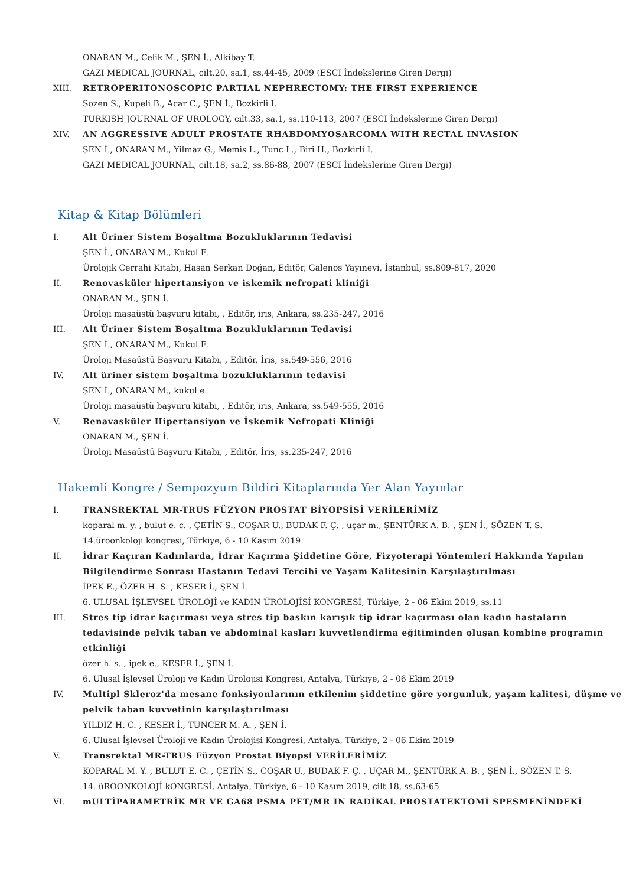ONARAN M., Celik M., ŞEN İ., Alkibay T.
GAZI MEDICAL JOURNAL, cilt.20, sa.1, ss.44-45, 2009 (ESCI İndekslerine Giren Dergi)
XIII. RETROPERITONOSCOPIC PARTIAL NEPHRECTOMY: THE FIRST EXPERIENCE
Sozen S., Kupeli B., Acar C., ŞEN İ., Bozkirli I.
TURKISH JOURNAL OF UROLOGY, cilt.33, sa.1, ss.110-113, 2007 (ESCI İndekslerine Giren Dergi)
XIV. AN AGGRESSIVE ADULT PROSTATE RHABDOMYOSARCOMA WITH RECTAL INVASION
ŞEN İ., ONARAN M., Yilmaz G., Memis L., Tunc L., Biri H., Bozkirli I.
GAZI MEDICAL JOURNAL, cilt.18, sa.2, ss.86-88, 2007 (ESCI İndekslerine Giren Dergi)
Kitap & Kitap Bölümleri
I. Alt Üriner Sistem Boşaltma Bozukluklarının Tedavisi
ŞEN İ., ONARAN M., Kukul E.
Ürolojik Cerrahi Kitabı, Hasan Serkan Doğan, Editör, Galenos Yayınevi, İstanbul, ss.809-817, 2020
II. Renovasküler hipertansiyon ve iskemik nefropati kliniği
ONARAN M., ŞEN İ.
Üroloji masaüstü başvuru kitabı, , Editör, iris, Ankara, ss.235-247, 2016
III. Alt Üriner Sistem Boşaltma Bozukluklarının Tedavisi
ŞEN İ., ONARAN M., Kukul E.
Üroloji Masaüstü Başvuru Kitabı, , Editör, İris, ss.549-556, 2016
IV. Alt üriner sistem boşaltma bozukluklarının tedavisi
ŞEN İ., ONARAN M., kukul e.
Üroloji masaüstü başvuru kitabı, , Editör, iris, Ankara, ss.549-555, 2016
V. Renavasküler Hipertansiyon ve İskemik Nefropati Kliniği
ONARAN M., ŞEN İ.
Üroloji Masaüstü Başvuru Kitabı, , Editör, İris, ss.235-247, 2016
Hakemli Kongre / Sempozyum Bildiri Kitaplarında Yer Alan Yayınlar
I. TRANSREKTAL MR-TRUS FÜZYON PROSTAT BİYOPSİSİ VERİLERİMİZ
koparal m. y. , bulut e. c. , ÇETİN S., COŞAR U., BUDAK F. Ç. , uçar m., ŞENTÜRK A. B. , ŞEN İ., SÖZEN T. S.
14.üroonkoloji kongresi, Türkiye, 6 - 10 Kasım 2019
II. İdrar Kaçıran Kadınlarda, İdrar Kaçırma Şiddetine Göre, Fizyoterapi Yöntemleri Hakkında Yapılan Bilgilendirme Sonrası Hastanın Tedavi Tercihi ve Yaşam Kalitesinin Karşılaştırılması
İPEK E., ÖZER H. S. , KESER İ., ŞEN İ.
6. ULUSAL İŞLEVSEL ÜROLOJİ ve KADIN ÜROLOJİSİ KONGRESİ, Türkiye, 2 - 06 Ekim 2019, ss.11
III. Stres tip idrar kaçırması veya stres tip baskın karışık tip idrar kaçırması olan kadın hastaların tedavisinde pelvik taban ve abdominal kasları kuvvetlendirma eğitiminden oluşan kombine programın etkinliği
özer h. s. , ipek e., KESER İ., ŞEN İ.
6. Ulusal İşlevsel Üroloji ve Kadın Ürolojisi Kongresi, Antalya, Türkiye, 2 - 06 Ekim 2019
IV. Multipl Skleroz'da mesane fonksiyonlarının etkilenim şiddetine göre yorgunluk, yaşam kalitesi, düşme ve pelvik taban kuvvetinin karşılaştırılması
YILDIZ H. C. , KESER İ., TUNCER M. A. , ŞEN İ.
6. Ulusal İşlevsel Üroloji ve Kadın Ürolojisi Kongresi, Antalya, Türkiye, 2 - 06 Ekim 2019
V. Transrektal MR-TRUS Füzyon Prostat Biyopsi VERİLERİMİZ
KOPARAL M. Y. , BULUT E. C. , ÇETİN S., COŞAR U., BUDAK F. Ç. , UÇAR M., ŞENTÜRK A. B. , ŞEN İ., SÖZEN T. S.
14. üROONKOLOJİ kONGRESİ, Antalya, Türkiye, 6 - 10 Kasım 2019, cilt.18, ss.63-65
VI. mULTİPARAMETRİK MR VE GA68 PSMA PET/MR IN RADİKAL PROSTATEKTOMİ SPESMENİNDEKİ